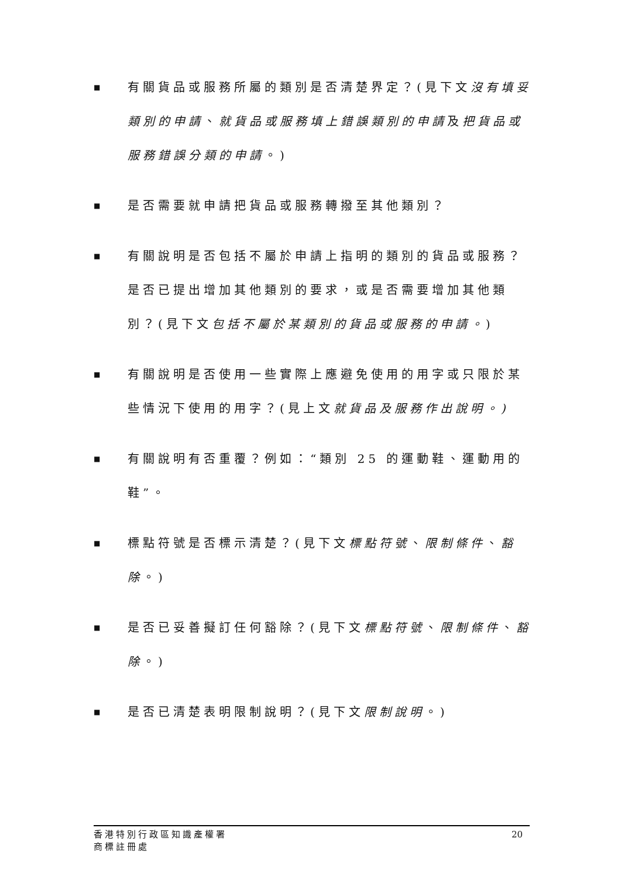■ 有關貨品或服務所屬的類別是否清楚界定？(見下文沒有填妥類別的申請、就貨品或服務填上錯誤類別的申請及把貨品或服務錯誤分類的申請。)
■ 是否需要就申請把貨品或服務轉撥至其他類別？
■ 有關說明是否包括不屬於申請上指明的類別的貨品或服務？是否已提出增加其他類別的要求，或是否需要增加其他類別？(見下文包括不屬於某類別的貨品或服務的申請。)
■ 有關說明是否使用一些實際上應避免使用的用字或只限於某些情況下使用的用字？(見上文就貨品及服務作出說明。)
■ 有關說明有否重覆？例如：“類別 25 的運動鞋、運動用的鞋”。
■ 標點符號是否標示清楚？(見下文標點符號、限制條件、豁除。)
■ 是否已妥善擬訂任何豁除？(見下文標點符號、限制條件、豁除。)
■ 是否已清楚表明限制說明？(見下文限制說明。)
香港特別行政區知識產權署
商標註冊處
20